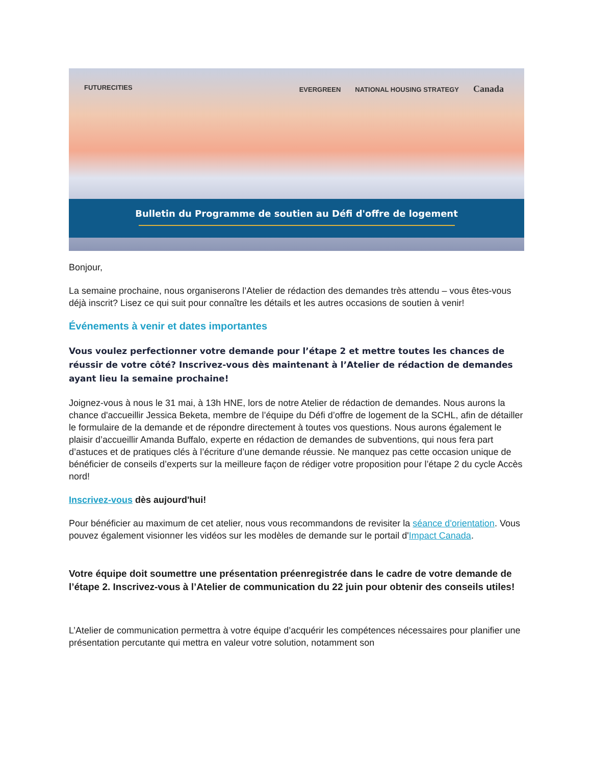FUTURECITIES EVERGREEN NATIONAL HOUSING STRATEGY Canada
Bulletin du Programme de soutien au Défi d'offre de logement
Bonjour,
La semaine prochaine, nous organiserons l’Atelier de rédaction des demandes très attendu – vous êtes-vous déjà inscrit? Lisez ce qui suit pour connaître les détails et les autres occasions de soutien à venir!
Événements à venir et dates importantes
Vous voulez perfectionner votre demande pour l’étape 2 et mettre toutes les chances de réussir de votre côté? Inscrivez-vous dès maintenant à l’Atelier de rédaction de demandes ayant lieu la semaine prochaine!
Joignez-vous à nous le 31 mai, à 13h HNE, lors de notre Atelier de rédaction de demandes. Nous aurons la chance d'accueillir Jessica Beketa, membre de l’équipe du Défi d’offre de logement de la SCHL, afin de détailler le formulaire de la demande et de répondre directement à toutes vos questions. Nous aurons également le plaisir d’accueillir Amanda Buffalo, experte en rédaction de demandes de subventions, qui nous fera part d’astuces et de pratiques clés à l’écriture d’une demande réussie. Ne manquez pas cette occasion unique de bénéficier de conseils d’experts sur la meilleure façon de rédiger votre proposition pour l’étape 2 du cycle Accès nord!
Inscrivez-vous dès aujourd'hui!
Pour bénéficier au maximum de cet atelier, nous vous recommandons de revisiter la séance d'orientation. Vous pouvez également visionner les vidéos sur les modèles de demande sur le portail d'Impact Canada.
Votre équipe doit soumettre une présentation préenregistrée dans le cadre de votre demande de l’étape 2. Inscrivez-vous à l’Atelier de communication du 22 juin pour obtenir des conseils utiles!
L’Atelier de communication permettra à votre équipe d’acquérir les compétences nécessaires pour planifier une présentation percutante qui mettra en valeur votre solution, notamment son